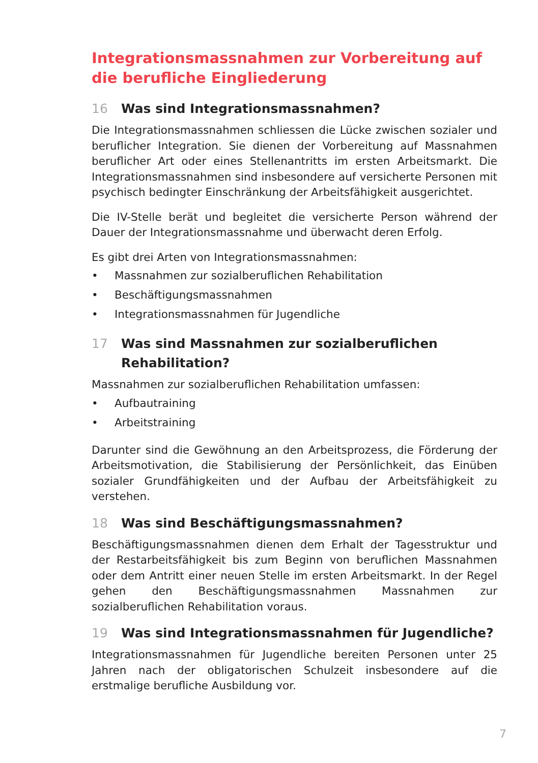Integrationsmassnahmen zur Vorbereitung auf die berufliche Eingliederung
16 Was sind Integrationsmassnahmen?
Die Integrationsmassnahmen schliessen die Lücke zwischen sozialer und beruflicher Integration. Sie dienen der Vorbereitung auf Massnahmen beruflicher Art oder eines Stellenantritts im ersten Arbeitsmarkt. Die Integrationsmassnahmen sind insbesondere auf versicherte Personen mit psychisch bedingter Einschränkung der Arbeitsfähigkeit ausgerichtet.
Die IV-Stelle berät und begleitet die versicherte Person während der Dauer der Integrationsmassnahme und überwacht deren Erfolg.
Es gibt drei Arten von Integrationsmassnahmen:
• Massnahmen zur sozialberuflichen Rehabilitation
• Beschäftigungsmassnahmen
• Integrationsmassnahmen für Jugendliche
17 Was sind Massnahmen zur sozialberuflichen Rehabilitation?
Massnahmen zur sozialberuflichen Rehabilitation umfassen:
• Aufbautraining
• Arbeitstraining
Darunter sind die Gewöhnung an den Arbeitsprozess, die Förderung der Arbeitsmotivation, die Stabilisierung der Persönlichkeit, das Einüben sozialer Grundfähigkeiten und der Aufbau der Arbeitsfähigkeit zu verstehen.
18 Was sind Beschäftigungsmassnahmen?
Beschäftigungsmassnahmen dienen dem Erhalt der Tagesstruktur und der Restarbeitsfähigkeit bis zum Beginn von beruflichen Massnahmen oder dem Antritt einer neuen Stelle im ersten Arbeitsmarkt. In der Regel gehen den Beschäftigungsmassnahmen Massnahmen zur sozialberuflichen Rehabilitation voraus.
19 Was sind Integrationsmassnahmen für Jugendliche?
Integrationsmassnahmen für Jugendliche bereiten Personen unter 25 Jahren nach der obligatorischen Schulzeit insbesondere auf die erstmalige berufliche Ausbildung vor.
7